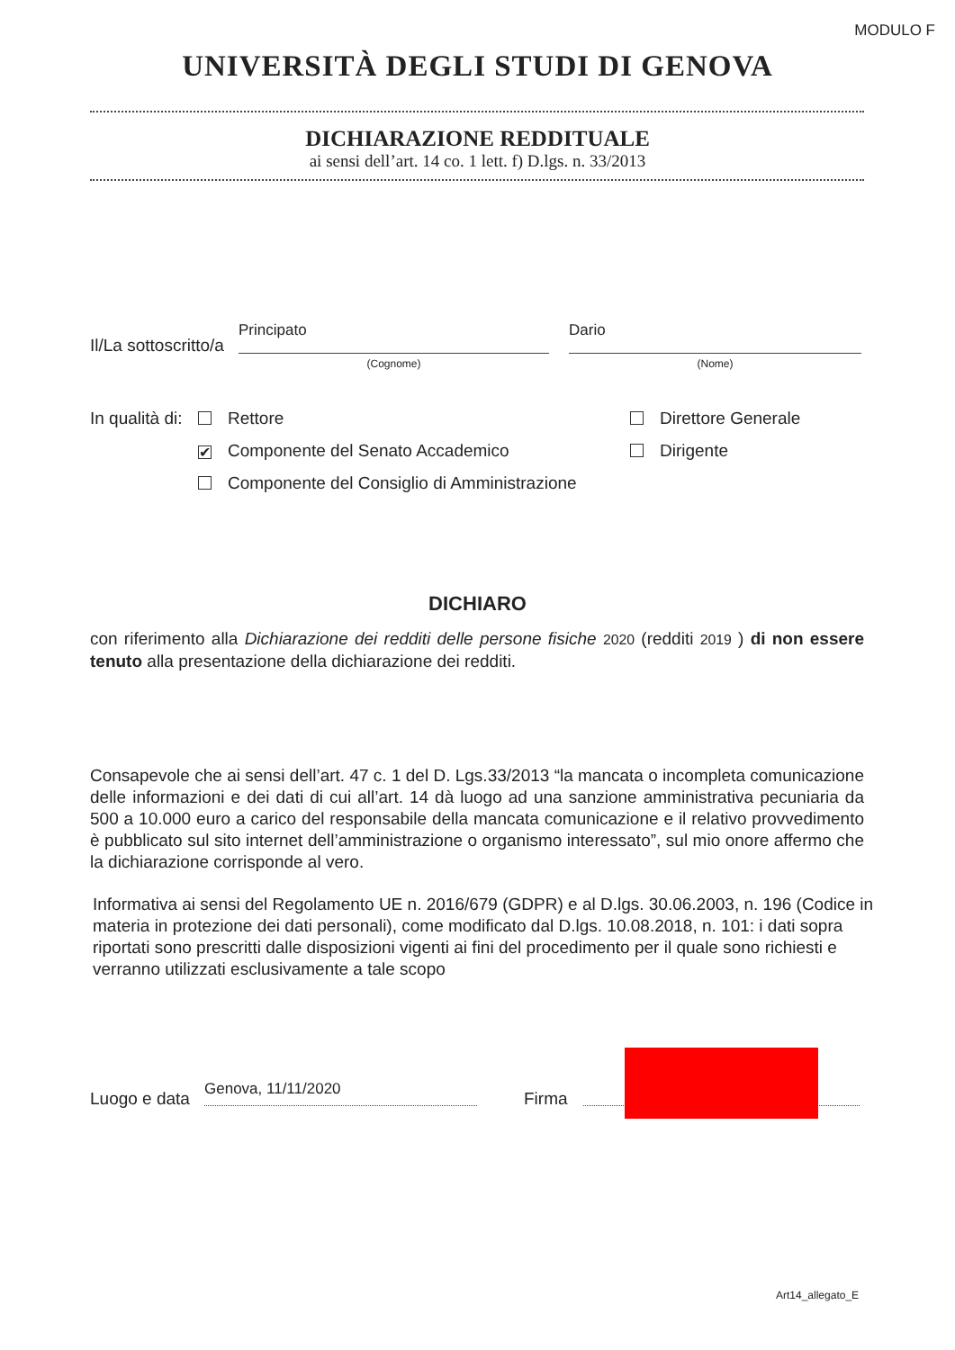MODULO F
UNIVERSITÀ DEGLI STUDI DI GENOVA
DICHIARAZIONE REDDITUALE
ai sensi dell’art. 14 co. 1 lett. f) D.lgs. n. 33/2013
Il/La sottoscritto/a
Principato Dario
(Cognome) (Nome)
In qualità di:
Rettore
✔ Componente del Senato Accademico
Componente del Consiglio di Amministrazione
Direttore Generale
Dirigente
DICHIARO
con riferimento alla Dichiarazione dei redditi delle persone fisiche 2020 (redditi 2019 ) di non essere tenuto alla presentazione della dichiarazione dei redditi.
Consapevole che ai sensi dell’art. 47 c. 1 del D. Lgs.33/2013 “la mancata o incompleta comunicazione delle informazioni e dei dati di cui all’art. 14 dà luogo ad una sanzione amministrativa pecuniaria da 500 a 10.000 euro a carico del responsabile della mancata comunicazione e il relativo provvedimento è pubblicato sul sito internet dell’amministrazione o organismo interessato”, sul mio onore affermo che la dichiarazione corrisponde al vero.
Informativa ai sensi del Regolamento UE n. 2016/679 (GDPR) e al D.lgs. 30.06.2003, n. 196 (Codice in materia in protezione dei dati personali), come modificato dal D.lgs. 10.08.2018, n. 101: i dati sopra riportati sono prescritti dalle disposizioni vigenti ai fini del procedimento per il quale sono richiesti e verranno utilizzati esclusivamente a tale scopo
Luogo e data Genova, 11/11/2020 Firma
Art14_allegato_E